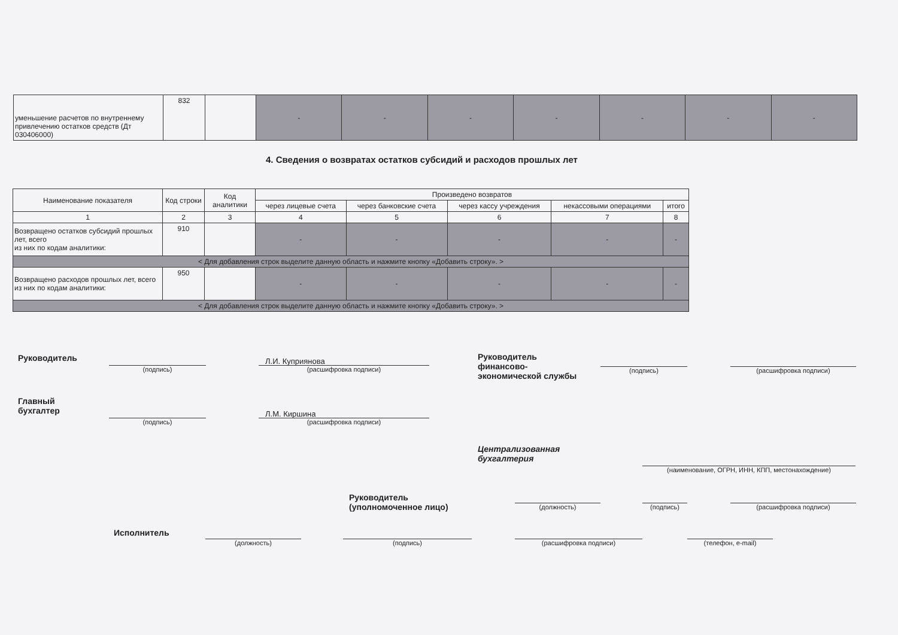| уменьшение расчетов по внутреннему привлечению остатков средств (Дт 030406000) | 832 | | - | - | - | - | - | - | - |
4. Сведения о возвратах остатков субсидий и расходов прошлых лет
| Наименование показателя | Код строки | Код аналитики | Произведено возвратов | | | | |
| --- | --- | --- | --- | --- | --- | --- | --- |
| | | | через лицевые счета | через банковские счета | через кассу учреждения | некассовыми операциями | итого |
| 1 | 2 | 3 | 4 | 5 | 6 | 7 | 8 |
| Возвращено остатков субсидий прошлых лет, всего из них по кодам аналитики: | 910 | | - | - | - | - | - |
| < Для добавления строк выделите данную область и нажмите кнопку «Добавить строку». > | | | | | | | |
| Возвращено расходов прошлых лет, всего из них по кодам аналитики: | 950 | | - | - | - | - | - |
| < Для добавления строк выделите данную область и нажмите кнопку «Добавить строку». > | | | | | | | |
Руководитель
(подпись)
Л.И. Куприянова
(расшифровка подписи)
Руководитель
финансово-
экономической службы
(подпись) (расшифровка подписи)
Главный
бухгалтер
(подпись)
Л.М. Киршина
(расшифровка подписи)
Централизованная
бухгалтерия
(наименование, ОГРН, ИНН, КПП, местонахождение)
Руководитель
(уполномоченное лицо)
(должность) (подпись) (расшифровка подписи)
Исполнитель
(должность) (подпись) (расшифровка подписи) (телефон, e-mail)